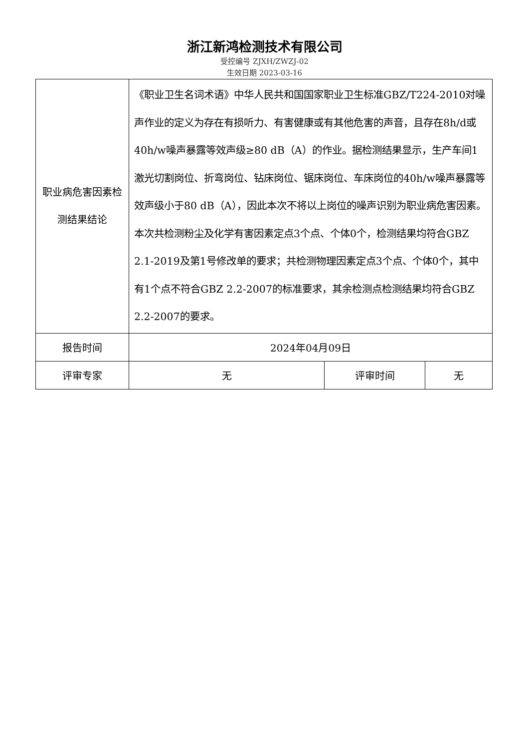浙江新鸿检测技术有限公司
受控编号 ZJXH/ZWZJ-02
生效日期 2023-03-16
| 职业病危害因素检测结果结论 | 《职业卫生名词术语》中华人民共和国国家职业卫生标准GBZ/T224-2010对噪声作业的定义为存在有损听力、有害健康或有其他危害的声音，且存在8h/d或40h/w噪声暴露等效声级≥80 dB（A）的作业。据检测结果显示，生产车间1激光切割岗位、折弯岗位、钻床岗位、锯床岗位、车床岗位的40h/w噪声暴露等效声级小于80 dB（A），因此本次不将以上岗位的噪声识别为职业病危害因素。本次共检测粉尘及化学有害因素定点3个点、个体0个，检测结果均符合GBZ 2.1-2019及第1号修改单的要求；共检测物理因素定点3个点、个体0个，其中有1个点不符合GBZ 2.2-2007的标准要求，其余检测点检测结果均符合GBZ 2.2-2007的要求。 | | |
| 报告时间 | 2024年04月09日 | | |
| 评审专家 | 无 | 评审时间 | 无 |